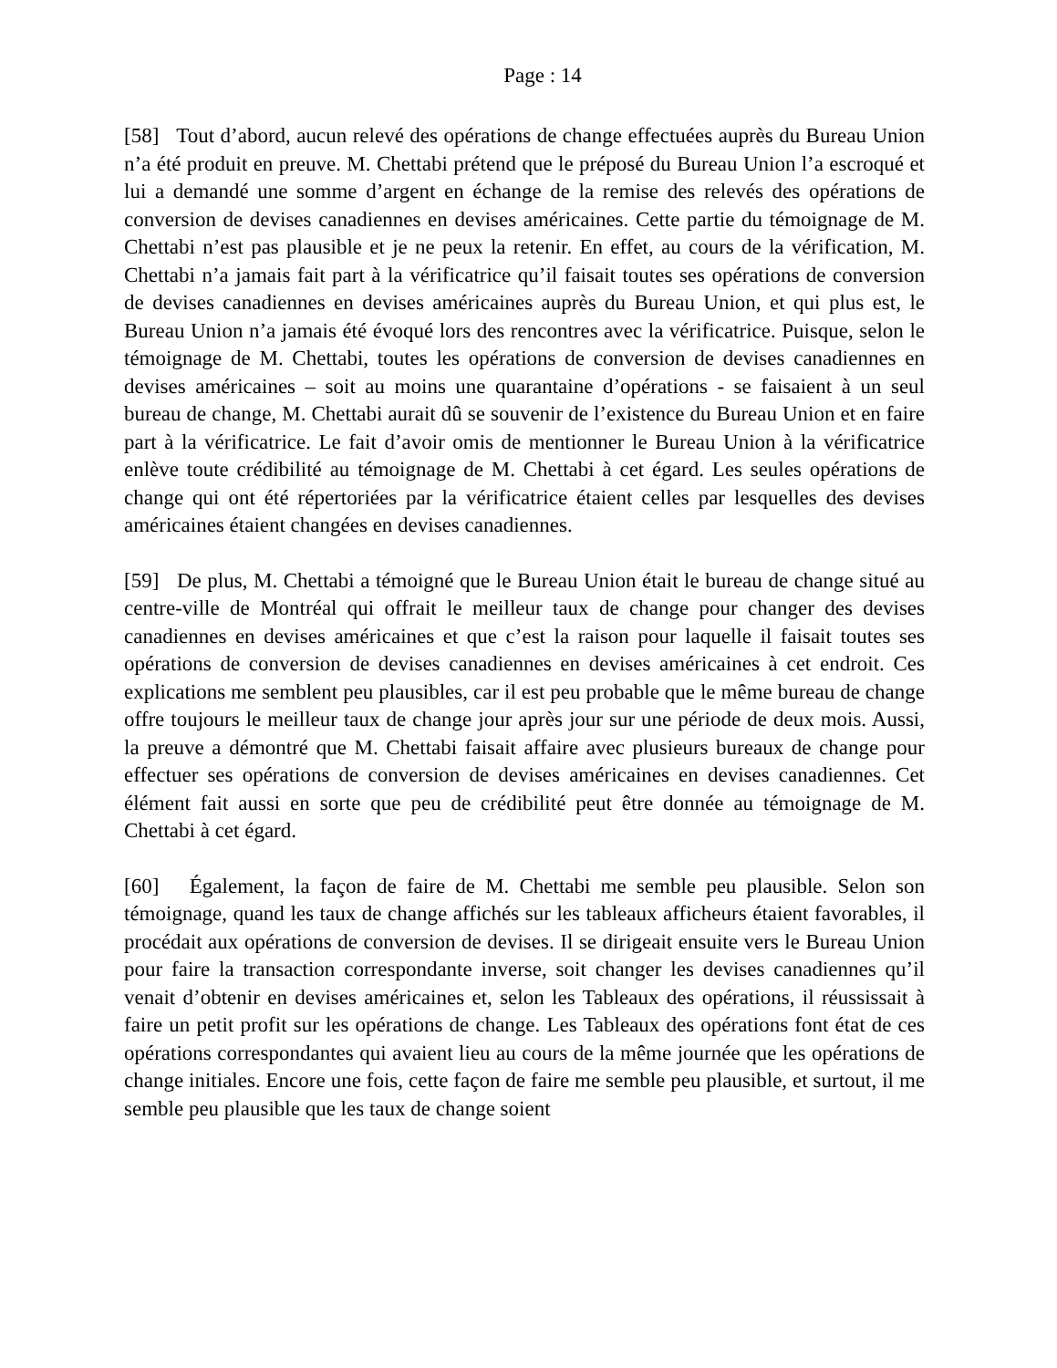Page : 14
[58] Tout d’abord, aucun relevé des opérations de change effectuées auprès du Bureau Union n’a été produit en preuve. M. Chettabi prétend que le préposé du Bureau Union l’a escroqué et lui a demandé une somme d’argent en échange de la remise des relevés des opérations de conversion de devises canadiennes en devises américaines. Cette partie du témoignage de M. Chettabi n’est pas plausible et je ne peux la retenir. En effet, au cours de la vérification, M. Chettabi n’a jamais fait part à la vérificatrice qu’il faisait toutes ses opérations de conversion de devises canadiennes en devises américaines auprès du Bureau Union, et qui plus est, le Bureau Union n’a jamais été évoqué lors des rencontres avec la vérificatrice. Puisque, selon le témoignage de M. Chettabi, toutes les opérations de conversion de devises canadiennes en devises américaines – soit au moins une quarantaine d’opérations - se faisaient à un seul bureau de change, M. Chettabi aurait dû se souvenir de l’existence du Bureau Union et en faire part à la vérificatrice. Le fait d’avoir omis de mentionner le Bureau Union à la vérificatrice enlève toute crédibilité au témoignage de M. Chettabi à cet égard. Les seules opérations de change qui ont été répertoriées par la vérificatrice étaient celles par lesquelles des devises américaines étaient changées en devises canadiennes.
[59] De plus, M. Chettabi a témoigné que le Bureau Union était le bureau de change situé au centre-ville de Montréal qui offrait le meilleur taux de change pour changer des devises canadiennes en devises américaines et que c’est la raison pour laquelle il faisait toutes ses opérations de conversion de devises canadiennes en devises américaines à cet endroit. Ces explications me semblent peu plausibles, car il est peu probable que le même bureau de change offre toujours le meilleur taux de change jour après jour sur une période de deux mois. Aussi, la preuve a démontré que M. Chettabi faisait affaire avec plusieurs bureaux de change pour effectuer ses opérations de conversion de devises américaines en devises canadiennes. Cet élément fait aussi en sorte que peu de crédibilité peut être donnée au témoignage de M. Chettabi à cet égard.
[60] Également, la façon de faire de M. Chettabi me semble peu plausible. Selon son témoignage, quand les taux de change affichés sur les tableaux afficheurs étaient favorables, il procédait aux opérations de conversion de devises. Il se dirigeait ensuite vers le Bureau Union pour faire la transaction correspondante inverse, soit changer les devises canadiennes qu’il venait d’obtenir en devises américaines et, selon les Tableaux des opérations, il réussissait à faire un petit profit sur les opérations de change. Les Tableaux des opérations font état de ces opérations correspondantes qui avaient lieu au cours de la même journée que les opérations de change initiales. Encore une fois, cette façon de faire me semble peu plausible, et surtout, il me semble peu plausible que les taux de change soient